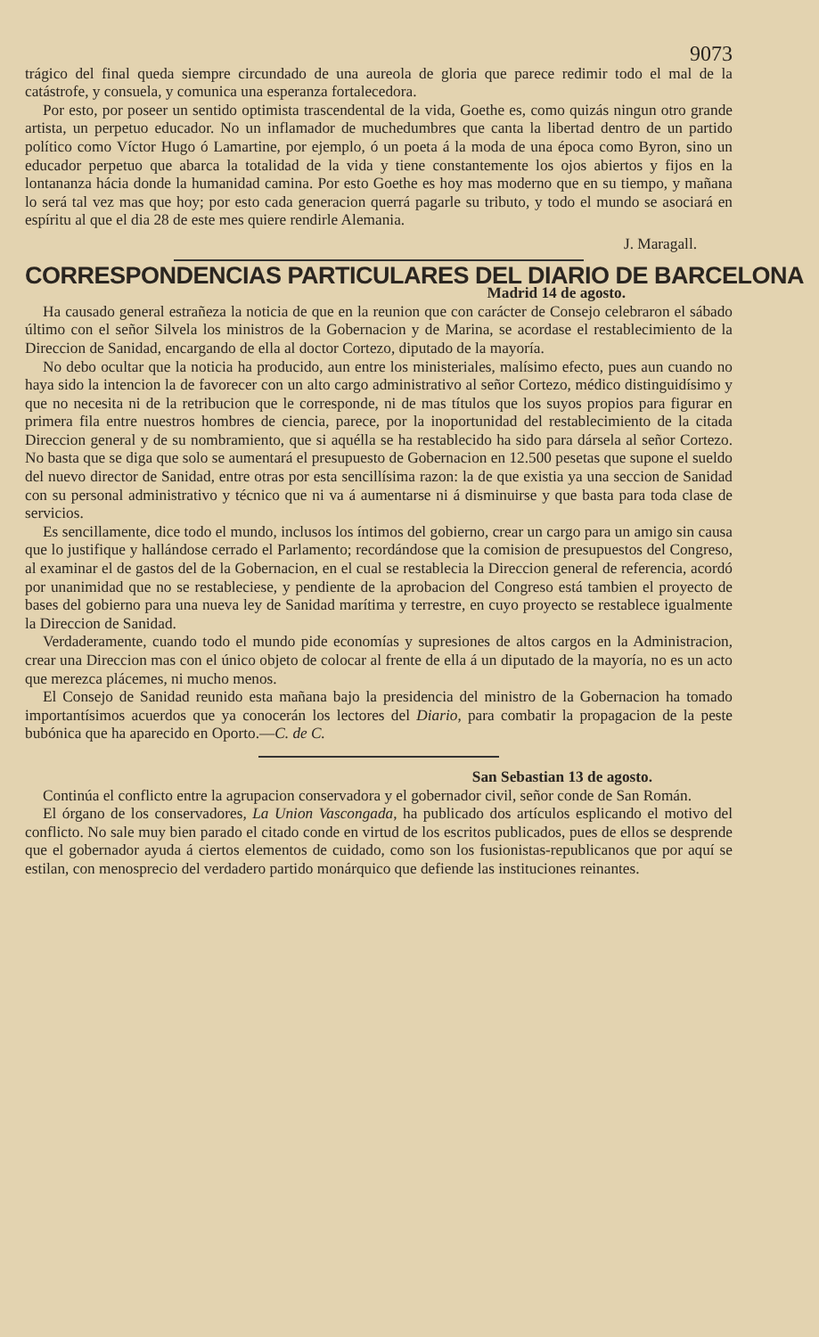9073
trágico del final queda siempre circundado de una aureola de gloria que parece redimir todo el mal de la catástrofe, y consuela, y comunica una esperanza fortalecedora.
Por esto, por poseer un sentido optimista trascendental de la vida, Goethe es, como quizás ningun otro grande artista, un perpetuo educador. No un inflamador de muchedumbres que canta la libertad dentro de un partido político como Víctor Hugo ó Lamartine, por ejemplo, ó un poeta á la moda de una época como Byron, sino un educador perpetuo que abarca la totalidad de la vida y tiene constantemente los ojos abiertos y fijos en la lontananza hácia donde la humanidad camina. Por esto Goethe es hoy mas moderno que en su tiempo, y mañana lo será tal vez mas que hoy; por esto cada generacion querrá pagarle su tributo, y todo el mundo se asociará en espíritu al que el dia 28 de este mes quiere rendirle Alemania.
J. Maragall.
CORRESPONDENCIAS PARTICULARES DEL DIARIO DE BARCELONA
Madrid 14 de agosto.
Ha causado general estrañeza la noticia de que en la reunion que con carácter de Consejo celebraron el sábado último con el señor Silvela los ministros de la Gobernacion y de Marina, se acordase el restablecimiento de la Direccion de Sanidad, encargando de ella al doctor Cortezo, diputado de la mayoría.
No debo ocultar que la noticia ha producido, aun entre los ministeriales, malísimo efecto, pues aun cuando no haya sido la intencion la de favorecer con un alto cargo administrativo al señor Cortezo, médico distinguidísimo y que no necesita ni de la retribucion que le corresponde, ni de mas títulos que los suyos propios para figurar en primera fila entre nuestros hombres de ciencia, parece, por la inoportunidad del restablecimiento de la citada Direccion general y de su nombramiento, que si aquélla se ha restablecido ha sido para dársela al señor Cortezo. No basta que se diga que solo se aumentará el presupuesto de Gobernacion en 12.500 pesetas que supone el sueldo del nuevo director de Sanidad, entre otras por esta sencillísima razon: la de que existia ya una seccion de Sanidad con su personal administrativo y técnico que ni va á aumentarse ni á disminuirse y que basta para toda clase de servicios.
Es sencillamente, dice todo el mundo, inclusos los íntimos del gobierno, crear un cargo para un amigo sin causa que lo justifique y hallándose cerrado el Parlamento; recordándose que la comision de presupuestos del Congreso, al examinar el de gastos del de la Gobernacion, en el cual se restablecia la Direccion general de referencia, acordó por unanimidad que no se restableciese, y pendiente de la aprobacion del Congreso está tambien el proyecto de bases del gobierno para una nueva ley de Sanidad marítima y terrestre, en cuyo proyecto se restablece igualmente la Direccion de Sanidad.
Verdaderamente, cuando todo el mundo pide economías y supresiones de altos cargos en la Administracion, crear una Direccion mas con el único objeto de colocar al frente de ella á un diputado de la mayoría, no es un acto que merezca plácemes, ni mucho menos.
El Consejo de Sanidad reunido esta mañana bajo la presidencia del ministro de la Gobernacion ha tomado importantísimos acuerdos que ya conocerán los lectores del Diario, para combatir la propagacion de la peste bubónica que ha aparecido en Oporto.—C. de C.
San Sebastian 13 de agosto.
Continúa el conflicto entre la agrupacion conservadora y el gobernador civil, señor conde de San Román.
El órgano de los conservadores, La Union Vascongada, ha publicado dos artículos esplicando el motivo del conflicto. No sale muy bien parado el citado conde en virtud de los escritos publicados, pues de ellos se desprende que el gobernador ayuda á ciertos elementos de cuidado, como son los fusionistas-republicanos que por aquí se estilan, con menosprecio del verdadero partido monárquico que defiende las instituciones reinantes.